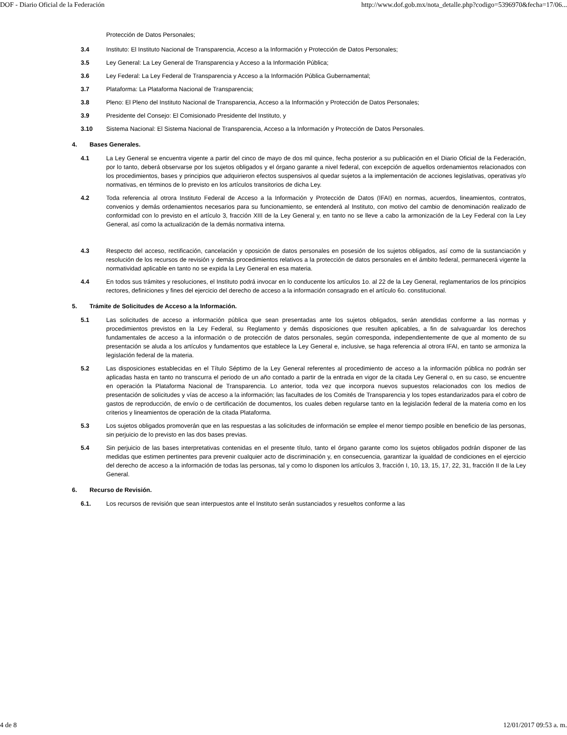DOF - Diario Oficial de la Federación http://www.dof.gob.mx/nota_detalle.php?codigo=5396970&fecha=17/06...
Protección de Datos Personales;
3.4 Instituto: El Instituto Nacional de Transparencia, Acceso a la Información y Protección de Datos Personales;
3.5 Ley General: La Ley General de Transparencia y Acceso a la Información Pública;
3.6 Ley Federal: La Ley Federal de Transparencia y Acceso a la Información Pública Gubernamental;
3.7 Plataforma: La Plataforma Nacional de Transparencia;
3.8 Pleno: El Pleno del Instituto Nacional de Transparencia, Acceso a la Información y Protección de Datos Personales;
3.9 Presidente del Consejo: El Comisionado Presidente del Instituto, y
3.10 Sistema Nacional: El Sistema Nacional de Transparencia, Acceso a la Información y Protección de Datos Personales.
4. Bases Generales.
4.1 La Ley General se encuentra vigente a partir del cinco de mayo de dos mil quince, fecha posterior a su publicación en el Diario Oficial de la Federación, por lo tanto, deberá observarse por los sujetos obligados y el órgano garante a nivel federal, con excepción de aquellos ordenamientos relacionados con los procedimientos, bases y principios que adquirieron efectos suspensivos al quedar sujetos a la implementación de acciones legislativas, operativas y/o normativas, en términos de lo previsto en los artículos transitorios de dicha Ley.
4.2 Toda referencia al otrora Instituto Federal de Acceso a la Información y Protección de Datos (IFAI) en normas, acuerdos, lineamientos, contratos, convenios y demás ordenamientos necesarios para su funcionamiento, se entenderá al Instituto, con motivo del cambio de denominación realizado de conformidad con lo previsto en el artículo 3, fracción XIII de la Ley General y, en tanto no se lleve a cabo la armonización de la Ley Federal con la Ley General, así como la actualización de la demás normativa interna.
4.3 Respecto del acceso, rectificación, cancelación y oposición de datos personales en posesión de los sujetos obligados, así como de la sustanciación y resolución de los recursos de revisión y demás procedimientos relativos a la protección de datos personales en el ámbito federal, permanecerá vigente la normatividad aplicable en tanto no se expida la Ley General en esa materia.
4.4 En todos sus trámites y resoluciones, el Instituto podrá invocar en lo conducente los artículos 1o. al 22 de la Ley General, reglamentarios de los principios rectores, definiciones y fines del ejercicio del derecho de acceso a la información consagrado en el artículo 6o. constitucional.
5. Trámite de Solicitudes de Acceso a la Información.
5.1 Las solicitudes de acceso a información pública que sean presentadas ante los sujetos obligados, serán atendidas conforme a las normas y procedimientos previstos en la Ley Federal, su Reglamento y demás disposiciones que resulten aplicables, a fin de salvaguardar los derechos fundamentales de acceso a la información o de protección de datos personales, según corresponda, independientemente de que al momento de su presentación se aluda a los artículos y fundamentos que establece la Ley General e, inclusive, se haga referencia al otrora IFAI, en tanto se armoniza la legislación federal de la materia.
5.2 Las disposiciones establecidas en el Título Séptimo de la Ley General referentes al procedimiento de acceso a la información pública no podrán ser aplicadas hasta en tanto no transcurra el periodo de un año contado a partir de la entrada en vigor de la citada Ley General o, en su caso, se encuentre en operación la Plataforma Nacional de Transparencia. Lo anterior, toda vez que incorpora nuevos supuestos relacionados con los medios de presentación de solicitudes y vías de acceso a la información; las facultades de los Comités de Transparencia y los topes estandarizados para el cobro de gastos de reproducción, de envío o de certificación de documentos, los cuales deben regularse tanto en la legislación federal de la materia como en los criterios y lineamientos de operación de la citada Plataforma.
5.3 Los sujetos obligados promoverán que en las respuestas a las solicitudes de información se emplee el menor tiempo posible en beneficio de las personas, sin perjuicio de lo previsto en las dos bases previas.
5.4 Sin perjuicio de las bases interpretativas contenidas en el presente título, tanto el órgano garante como los sujetos obligados podrán disponer de las medidas que estimen pertinentes para prevenir cualquier acto de discriminación y, en consecuencia, garantizar la igualdad de condiciones en el ejercicio del derecho de acceso a la información de todas las personas, tal y como lo disponen los artículos 3, fracción I, 10, 13, 15, 17, 22, 31, fracción II de la Ley General.
6. Recurso de Revisión.
6.1. Los recursos de revisión que sean interpuestos ante el Instituto serán sustanciados y resueltos conforme a las
4 de 8 12/01/2017 09:53 a. m.